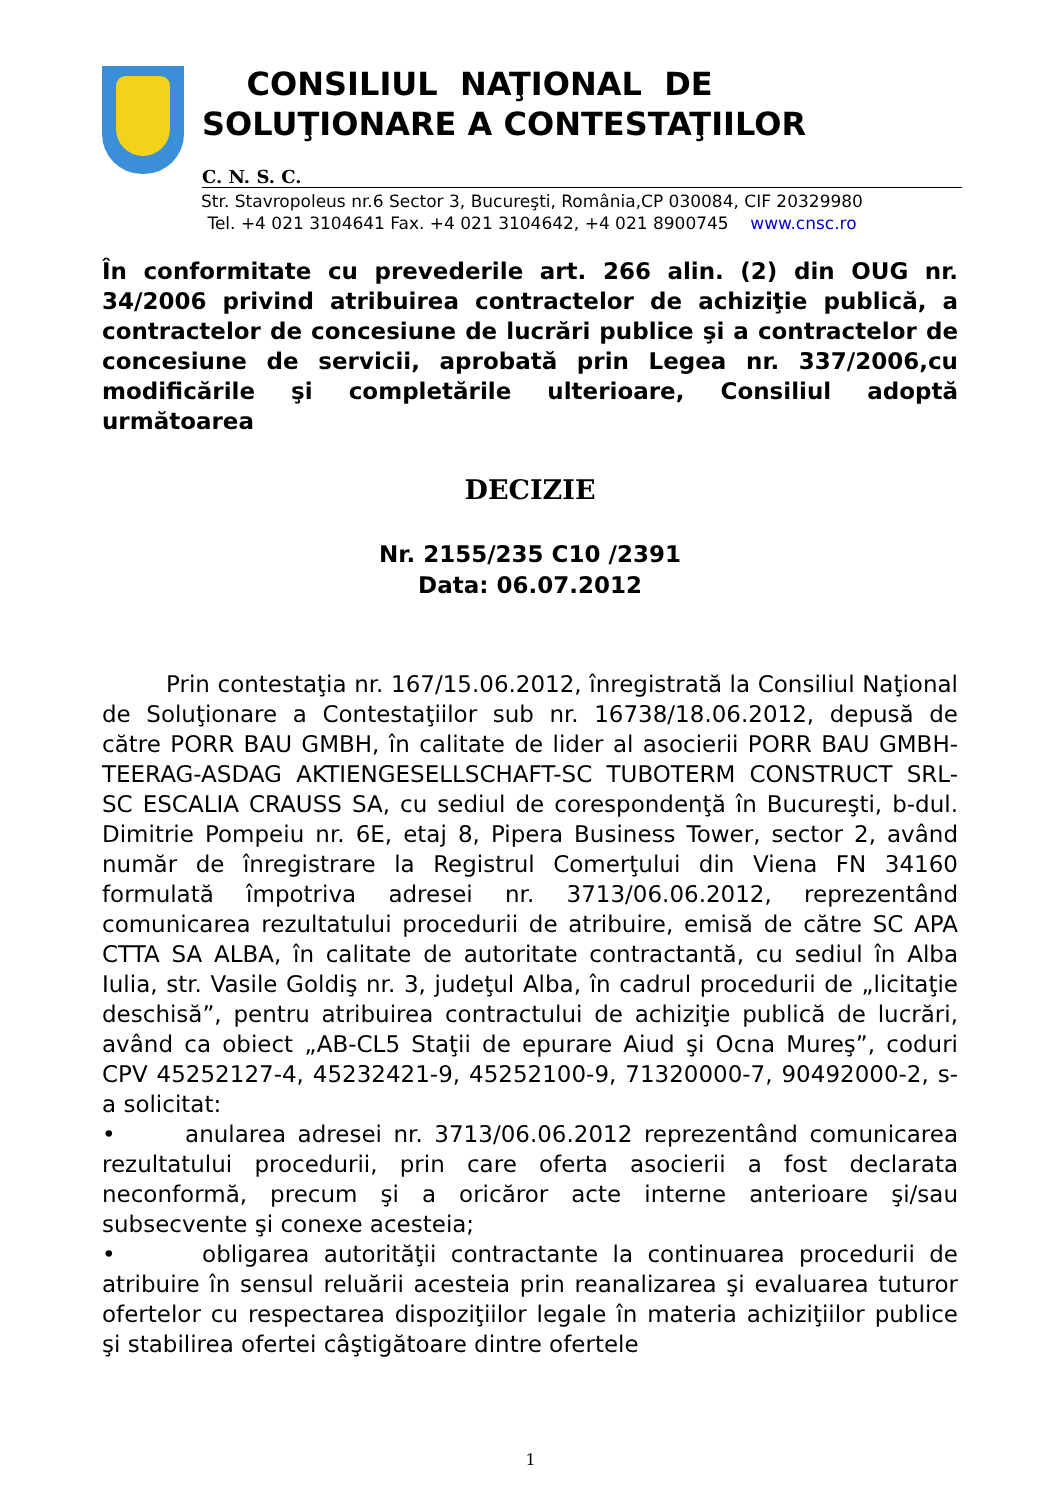CONSILIUL NAŢIONAL DE
SOLUŢIONARE A CONTESTAŢIILOR
C. N. S. C.
Str. Stavropoleus nr.6 Sector 3, Bucureşti, România,CP 030084, CIF 20329980
Tel. +4 021 3104641 Fax. +4 021 3104642, +4 021 8900745 www.cnsc.ro
În conformitate cu prevederile art. 266 alin. (2) din OUG nr. 34/2006 privind atribuirea contractelor de achiziţie publică, a contractelor de concesiune de lucrări publice şi a contractelor de concesiune de servicii, aprobată prin Legea nr. 337/2006,cu modificările şi completările ulterioare, Consiliul adoptă următoarea
DECIZIE
Nr. 2155/235 C10 /2391
Data: 06.07.2012
Prin contestaţia nr. 167/15.06.2012, înregistrată la Consiliul Naţional de Soluţionare a Contestaţiilor sub nr. 16738/18.06.2012, depusă de către PORR BAU GMBH, în calitate de lider al asocierii PORR BAU GMBH-TEERAG-ASDAG AKTIENGESELLSCHAFT-SC TUBOTERM CONSTRUCT SRL-SC ESCALIA CRAUSS SA, cu sediul de corespondenţă în Bucureşti, b-dul. Dimitrie Pompeiu nr. 6E, etaj 8, Pipera Business Tower, sector 2, având număr de înregistrare la Registrul Comerţului din Viena FN 34160 formulată împotriva adresei nr. 3713/06.06.2012, reprezentând comunicarea rezultatului procedurii de atribuire, emisă de către SC APA CTTA SA ALBA, în calitate de autoritate contractantă, cu sediul în Alba Iulia, str. Vasile Goldiş nr. 3, judeţul Alba, în cadrul procedurii de „licitaţie deschisă”, pentru atribuirea contractului de achiziţie publică de lucrări, având ca obiect „AB-CL5 Staţii de epurare Aiud şi Ocna Mureş”, coduri CPV 45252127-4, 45232421-9, 45252100-9, 71320000-7, 90492000-2, s-a solicitat:
• anularea adresei nr. 3713/06.06.2012 reprezentând comunicarea rezultatului procedurii, prin care oferta asocierii a fost declarata neconformă, precum şi a oricăror acte interne anterioare şi/sau subsecvente şi conexe acesteia;
• obligarea autorităţii contractante la continuarea procedurii de atribuire în sensul reluării acesteia prin reanalizarea şi evaluarea tuturor ofertelor cu respectarea dispoziţiilor legale în materia achiziţiilor publice şi stabilirea ofertei câştigătoare dintre ofertele
1